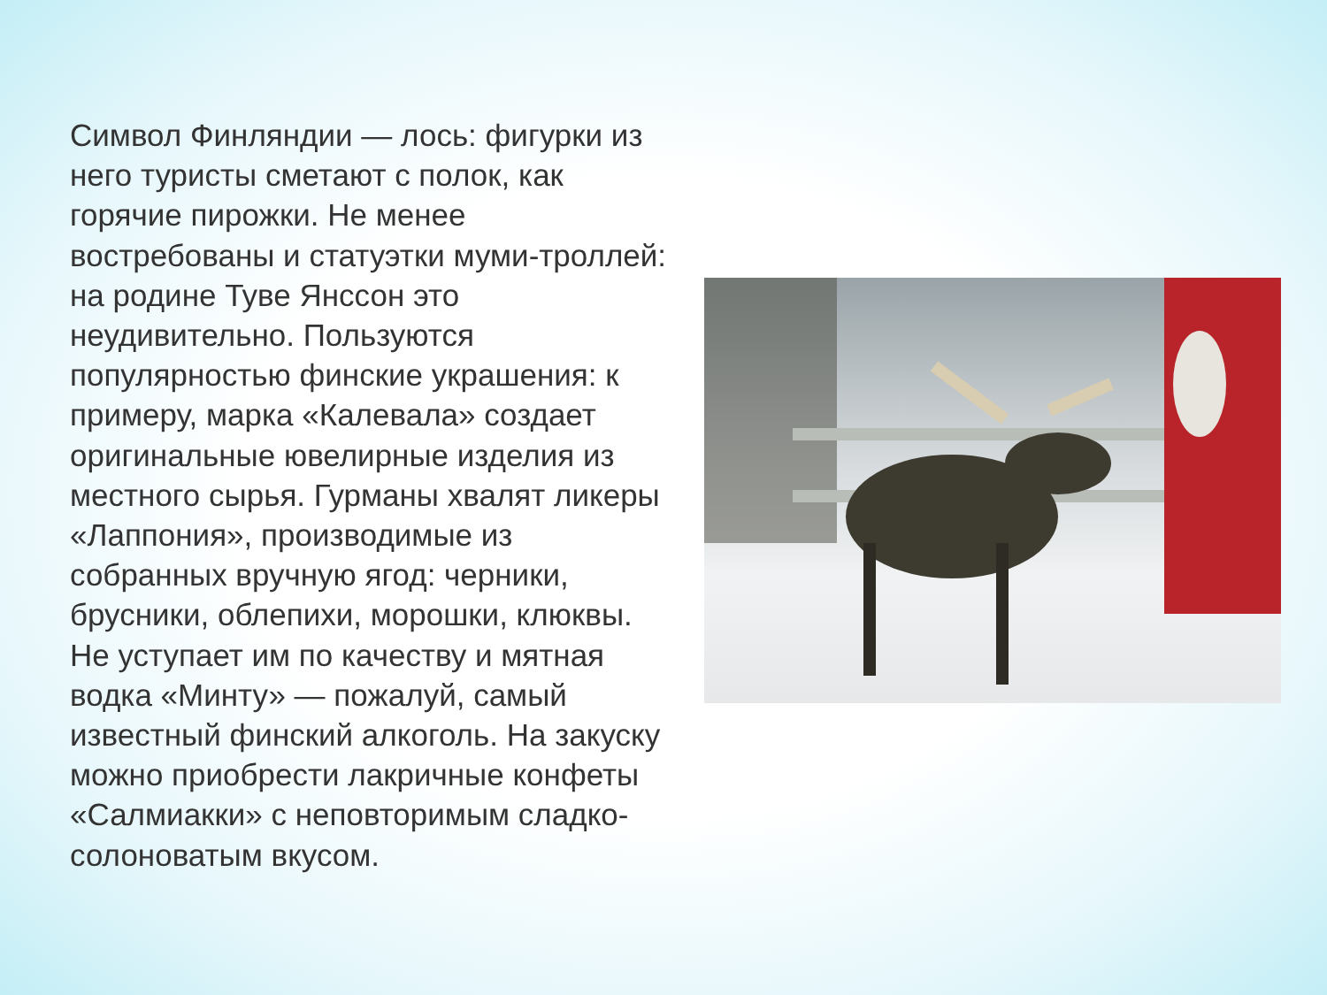Символ Финляндии — лось: фигурки из него туристы сметают с полок, как горячие пирожки. Не менее востребованы и статуэтки муми-троллей: на родине Туве Янссон это неудивительно. Пользуются популярностью финские украшения: к примеру, марка «Калевала» создает оригинальные ювелирные изделия из местного сырья. Гурманы хвалят ликеры «Лаппония», производимые из собранных вручную ягод: черники, брусники, облепихи, морошки, клюквы. Не уступает им по качеству и мятная водка «Минту» — пожалуй, самый известный финский алкоголь. На закуску можно приобрести лакричные конфеты «Салмиакки» с неповторимым сладко-солоноватым вкусом.